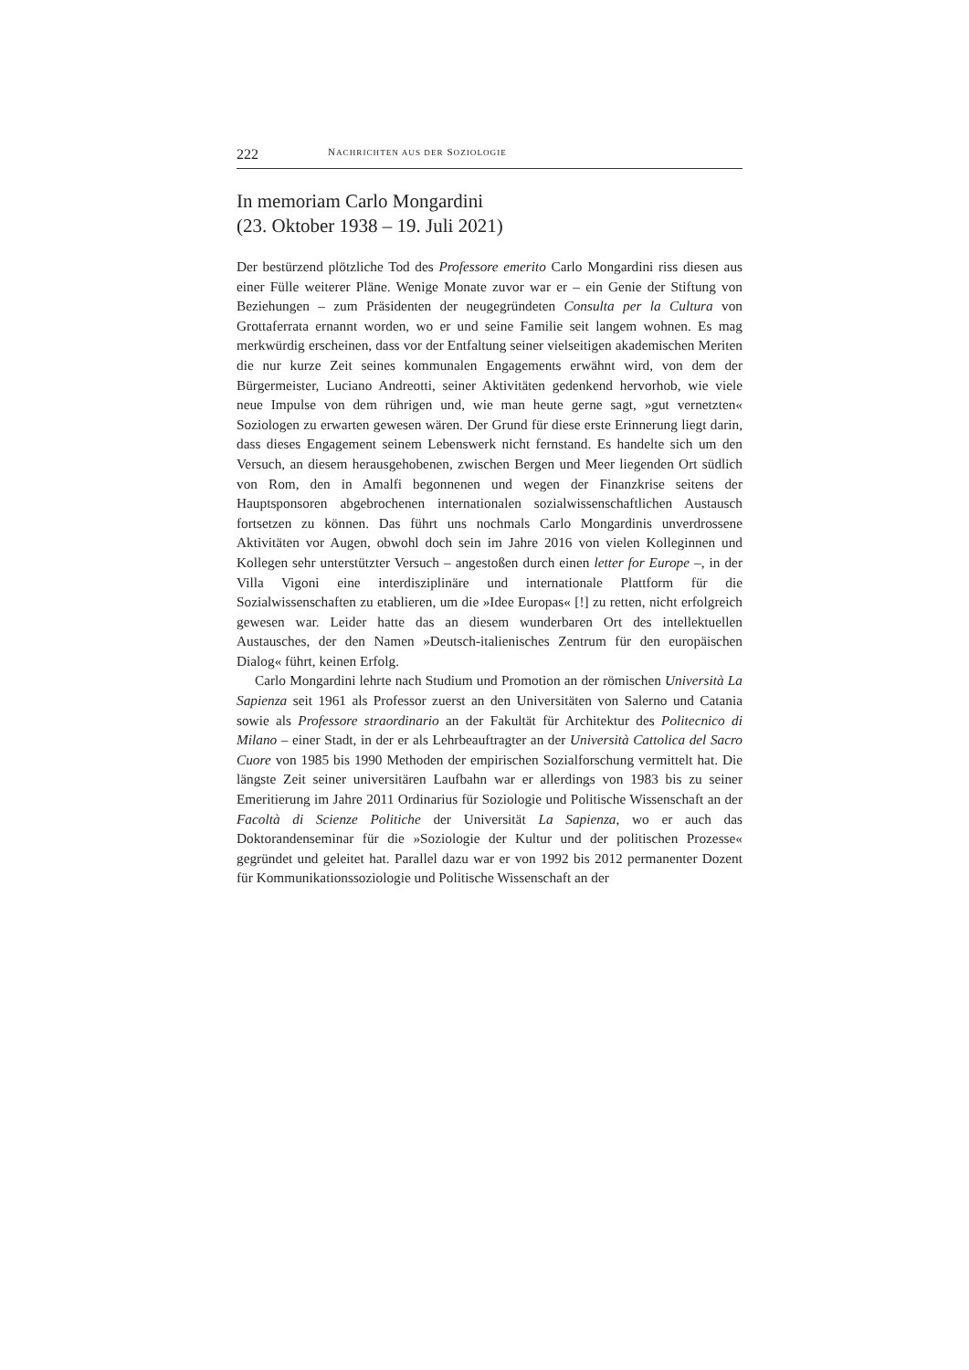222 NACHRICHTEN AUS DER SOZIOLOGIE
In memoriam Carlo Mongardini
(23. Oktober 1938 – 19. Juli 2021)
Der bestürzend plötzliche Tod des Professore emerito Carlo Mongardini riss diesen aus einer Fülle weiterer Pläne. Wenige Monate zuvor war er – ein Genie der Stiftung von Beziehungen – zum Präsidenten der neugegründeten Consulta per la Cultura von Grottaferrata ernannt worden, wo er und seine Familie seit langem wohnen. Es mag merkwürdig erscheinen, dass vor der Entfaltung seiner vielseitigen akademischen Meriten die nur kurze Zeit seines kommunalen Engagements erwähnt wird, von dem der Bürgermeister, Luciano Andreotti, seiner Aktivitäten gedenkend hervorhob, wie viele neue Impulse von dem rührigen und, wie man heute gerne sagt, »gut vernetzten« Soziologen zu erwarten gewesen wären. Der Grund für diese erste Erinnerung liegt darin, dass dieses Engagement seinem Lebenswerk nicht fernstand. Es handelte sich um den Versuch, an diesem herausgehobenen, zwischen Bergen und Meer liegenden Ort südlich von Rom, den in Amalfi begonnenen und wegen der Finanzkrise seitens der Hauptsponsoren abgebrochenen internationalen sozialwissenschaftlichen Austausch fortsetzen zu können. Das führt uns nochmals Carlo Mongardinis unverdrossene Aktivitäten vor Augen, obwohl doch sein im Jahre 2016 von vielen Kolleginnen und Kollegen sehr unterstützter Versuch – angestoßen durch einen letter for Europe –, in der Villa Vigoni eine interdisziplinäre und internationale Plattform für die Sozialwissenschaften zu etablieren, um die »Idee Europas« [!] zu retten, nicht erfolgreich gewesen war. Leider hatte das an diesem wunderbaren Ort des intellektuellen Austausches, der den Namen »Deutsch-italienisches Zentrum für den europäischen Dialog« führt, keinen Erfolg.
Carlo Mongardini lehrte nach Studium und Promotion an der römischen Università La Sapienza seit 1961 als Professor zuerst an den Universitäten von Salerno und Catania sowie als Professore straordinario an der Fakultät für Architektur des Politecnico di Milano – einer Stadt, in der er als Lehrbeauftragter an der Università Cattolica del Sacro Cuore von 1985 bis 1990 Methoden der empirischen Sozialforschung vermittelt hat. Die längste Zeit seiner universitären Laufbahn war er allerdings von 1983 bis zu seiner Emeritierung im Jahre 2011 Ordinarius für Soziologie und Politische Wissenschaft an der Facoltà di Scienze Politiche der Universität La Sapienza, wo er auch das Doktorandenseminar für die »Soziologie der Kultur und der politischen Prozesse« gegründet und geleitet hat. Parallel dazu war er von 1992 bis 2012 permanenter Dozent für Kommunikationssoziologie und Politische Wissenschaft an der